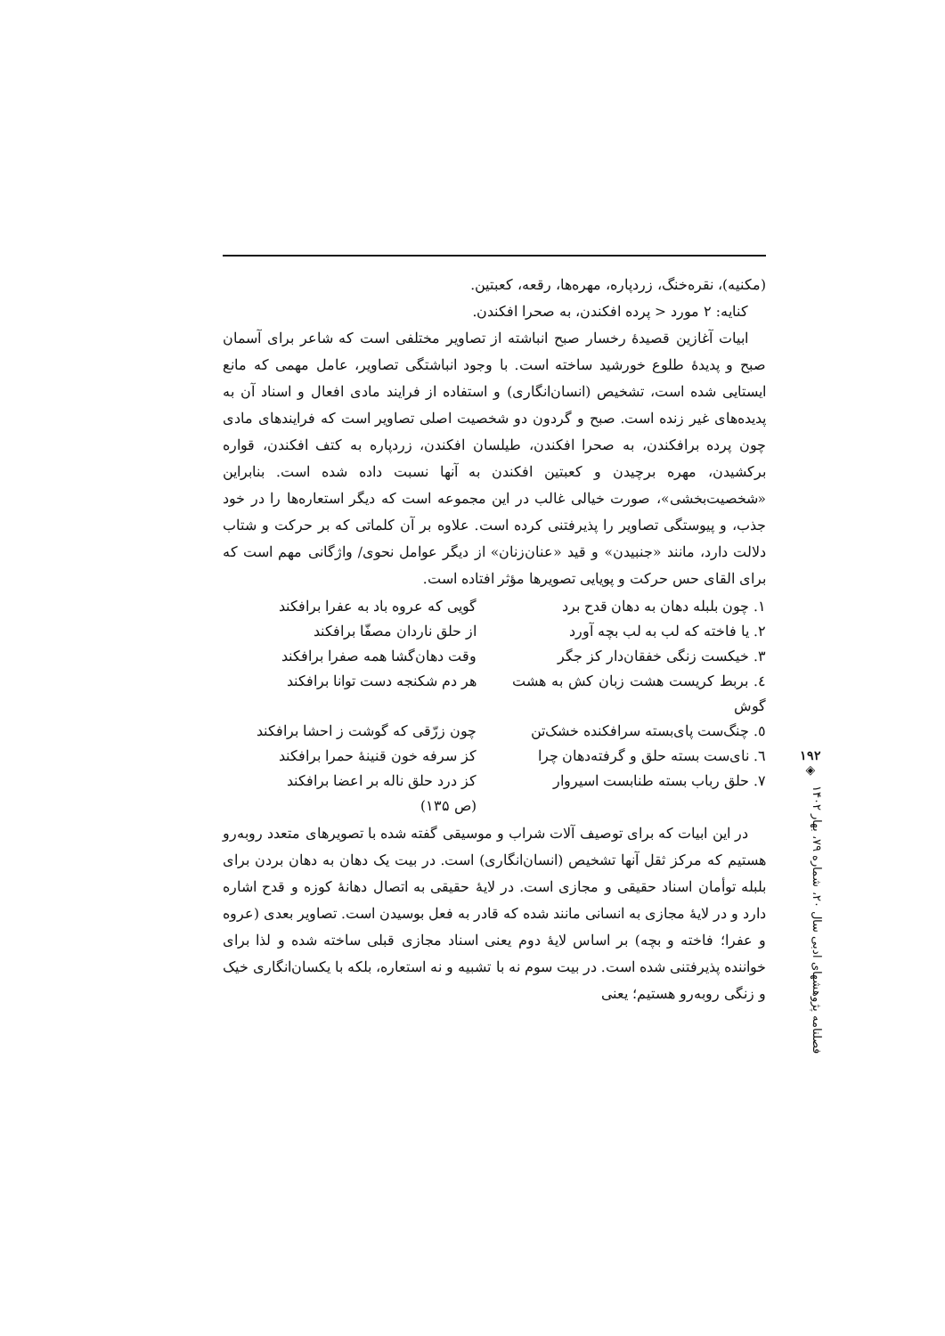(مکنیه)، نقره‌خنگ، زردپاره، مهره‌ها، رقعه، کعبتین.
کنایه: ۲ مورد < پرده افکندن، به صحرا افکندن.
ابیات آغازین قصیدۀ رخسار صبح انباشته از تصاویر مختلفی است که شاعر برای آسمان صبح و پدیدۀ طلوع خورشید ساخته است. با وجود انباشتگی تصاویر، عامل مهمی که مانع ایستایی شده است، تشخیص (انسان‌انگاری) و استفاده از فرایند مادی افعال و اسناد آن به پدیده‌های غیر زنده است. صبح و گردون دو شخصیت اصلی تصاویر است که فرایندهای مادی چون پرده برافکندن، به صحرا افکندن، طیلسان افکندن، زردپاره به کتف افکندن، قواره برکشیدن، مهره برچیدن و کعبتین افکندن به آنها نسبت داده شده است. بنابراین «شخصیت‌بخشی»، صورت خیالی غالب در این مجموعه است که دیگر استعاره‌ها را در خود جذب، و پیوستگی تصاویر را پذیرفتنی کرده است. علاوه بر آن کلماتی که بر حرکت و شتاب دلالت دارد، مانند «جنبیدن» و قید «عنان‌زنان» از دیگر عوامل نحوی/ واژگانی مهم است که برای القای حس حرکت و پویایی تصویرها مؤثر افتاده است.
۱. چون بلبله دهان به دهان قدح برد
گویی که عروه باد به عفرا برافکند
۲. یا فاخته که لب به لب بچه آورد
از حلق ناردان مصفّا برافکند
۳. خیکست زنگی خفقان‌دار کز جگر
وقت دهان‌گشا همه صفرا برافکند
٤. بربط کریست هشت زبان کش به هشت گوش
هر دم شکنجه دست توانا برافکند
٥. چنگ‌ست پای‌بسته سرافکنده خشک‌تن
چون زرّقی که گوشت ز احشا برافکند
٦. نای‌ست بسته حلق و گرفته‌دهان چرا
کز سرفه خون قنینۀ حمرا برافکند
۷. حلق رباب بسته طنابست اسیروار
کز درد حلق ناله بر اعضا برافکند
(ص ۱۳۵)
در این ابیات که برای توصیف آلات شراب و موسیقی گفته شده با تصویرهای متعدد روبه‌رو هستیم که مرکز ثقل آنها تشخیص (انسان‌انگاری) است. در بیت یک دهان به دهان بردن برای بلبله توأمان اسناد حقیقی و مجازی است. در لایۀ حقیقی به اتصال دهانۀ کوزه و قدح اشاره دارد و در لایۀ مجازی به انسانی مانند شده که قادر به فعل بوسیدن است. تصاویر بعدی (عروه و عفرا؛ فاخته و بچه) بر اساس لایۀ دوم یعنی اسناد مجازی قبلی ساخته شده و لذا برای خواننده پذیرفتنی شده است. در بیت سوم نه با تشبیه و نه استعاره، بلکه با یکسان‌انگاری خیک و زنگی روبه‌رو هستیم؛ یعنی
۱۹۲
◈
فصلنامه پژوهشهای ادبی سال ۲۰، شماره ۷۹، بهار ۱۴۰۲